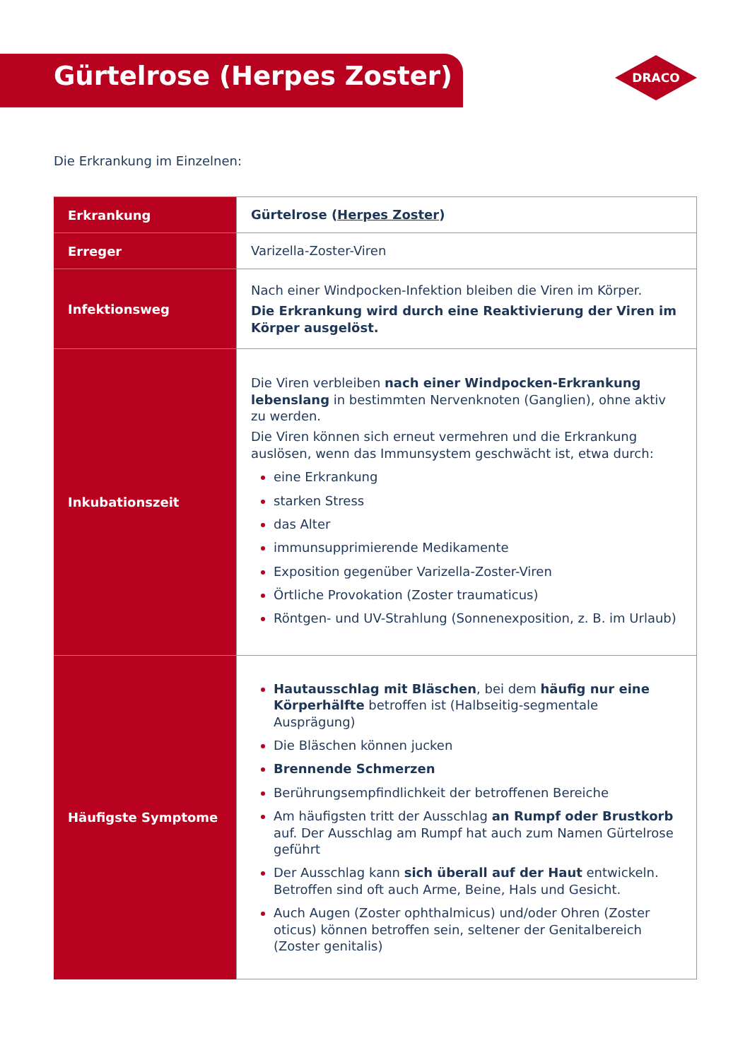Gürtelrose (Herpes Zoster)
DRACO
Die Erkrankung im Einzelnen:
| Erkrankung | Gürtelrose ( Herpes Zoster ) |
| Erreger | Varizella-Zoster-Viren |
| Infektionsweg | Nach einer Windpocken-Infektion bleiben die Viren im Körper. Die Erkrankung wird durch eine Reaktivierung der Viren im Körper ausgelöst. |
| Inkubationszeit | Die Viren verbleiben nach einer Windpocken-Erkrankung lebenslang in bestimmten Nervenknoten (Ganglien), ohne aktiv zu werden. Die Viren können sich erneut vermehren und die Erkrankung auslösen, wenn das Immunsystem geschwächt ist, etwa durch: eine Erkrankung starken Stress das Alter immunsupprimierende Medikamente Exposition gegenüber Varizella-Zoster-Viren Örtliche Provokation (Zoster traumaticus) Röntgen- und UV-Strahlung (Sonnenexposition, z. B. im Urlaub) |
| Häufigste Symptome | Hautausschlag mit Bläschen , bei dem häufig nur eine Körperhälfte betroffen ist (Halbseitig-segmentale Ausprägung) Die Bläschen können jucken Brennende Schmerzen Berührungsempfindlichkeit der betroffenen Bereiche Am häufigsten tritt der Ausschlag an Rumpf oder Brustkorb auf. Der Ausschlag am Rumpf hat auch zum Namen Gürtelrose geführt Der Ausschlag kann sich überall auf der Haut entwickeln. Betroffen sind oft auch Arme, Beine, Hals und Gesicht. Auch Augen (Zoster ophthalmicus) und/oder Ohren (Zoster oticus) können betroffen sein, seltener der Genitalbereich (Zoster genitalis) |